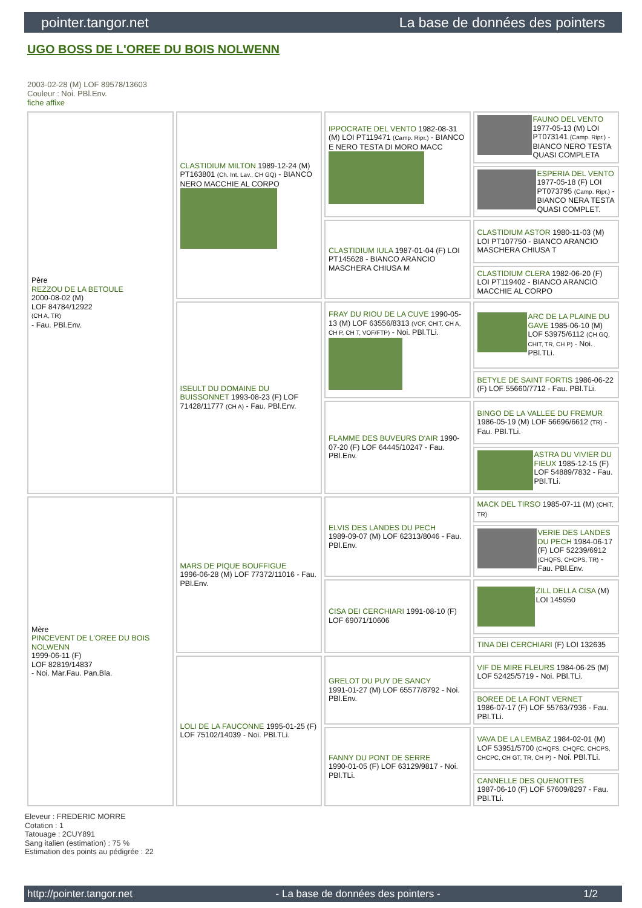pointer.tangor.net La base de données des pointers
UGO BOSS DE L'OREE DU BOIS NOLWENN
2003-02-28 (M) LOF 89578/13603
Couleur : Noi. PBl.Env.
fiche affixe
| Père REZZOU DE LA BETOULE 2000-08-02 (M) LOF 84784/12922 (CH A, TR) - Fau. PBl.Env. | CLASTIDIUM MILTON 1989-12-24 (M) PT163801 (Ch. Int. Lav., CH GQ) - BIANCO NERO MACCHIE AL CORPO | IPPOCRATE DEL VENTO 1982-08-31 (M) LOI PT119471 (Camp. Ripr.) - BIANCO E NERO TESTA DI MORO MACC | FAUNO DEL VENTO 1977-05-13 (M) LOI PT073141 (Camp. Ripr.) - BIANCO NERO TESTA QUASI COMPLETA |
| | | | ESPERIA DEL VENTO 1977-05-18 (F) LOI PT073795 (Camp. Ripr.) - BIANCO NERA TESTA QUASI COMPLET. |
| | | CLASTIDIUM IULA 1987-01-04 (F) LOI PT145628 - BIANCO ARANCIO MASCHERA CHIUSA M | CLASTIDIUM ASTOR 1980-11-03 (M) LOI PT107750 - BIANCO ARANCIO MASCHERA CHIUSA T |
| | | | CLASTIDIUM CLERA 1982-06-20 (F) LOI PT119402 - BIANCO ARANCIO MACCHIE AL CORPO |
| | ISEULT DU DOMAINE DU BUISSONNET 1993-08-23 (F) LOF 71428/11777 (CH A) - Fau. PBl.Env. | FRAY DU RIOU DE LA CUVE 1990-05-13 (M) LOF 63556/8313 (VCF, CHIT, CH A, CH P, CH T, VOF/FTP) - Noi. PBl.TLi. | ARC DE LA PLAINE DU GAVE 1985-06-10 (M) LOF 53975/6112 (CH GQ, CHIT, TR, CH P) - Noi. PBl.TLi. |
| | | | BETYLE DE SAINT FORTIS 1986-06-22 (F) LOF 55660/7712 - Fau. PBl.TLi. |
| | | FLAMME DES BUVEURS D'AIR 1990-07-20 (F) LOF 64445/10247 - Fau. PBl.Env. | BINGO DE LA VALLEE DU FREMUR 1986-05-19 (M) LOF 56696/6612 (TR) - Fau. PBl.TLi. |
| | | | ASTRA DU VIVIER DU FIEUX 1985-12-15 (F) LOF 54889/7832 - Fau. PBl.TLi. |
| Mère PINCEVENT DE L'OREE DU BOIS NOLWENN 1999-06-11 (F) LOF 82819/14837 - Noi. Mar.Fau. Pan.Bla. | MARS DE PIQUE BOUFFIGUE 1996-06-28 (M) LOF 77372/11016 - Fau. PBl.Env. | ELVIS DES LANDES DU PECH 1989-09-07 (M) LOF 62313/8046 - Fau. PBl.Env. | MACK DEL TIRSO 1985-07-11 (M) (CHIT, TR) |
| | | | VERIE DES LANDES DU PECH 1984-06-17 (F) LOF 52239/6912 (CHQFS, CHCPS, TR) - Fau. PBl.Env. |
| | | CISA DEI CERCHIARI 1991-08-10 (F) LOF 69071/10606 | ZILL DELLA CISA (M) LOI 145950 |
| | | | TINA DEI CERCHIARI (F) LOI 132635 |
| | LOLI DE LA FAUCONNE 1995-01-25 (F) LOF 75102/14039 - Noi. PBl.TLi. | GRELOT DU PUY DE SANCY 1991-01-27 (M) LOF 65577/8792 - Noi. PBl.Env. | VIF DE MIRE FLEURS 1984-06-25 (M) LOF 52425/5719 - Noi. PBl.TLi. |
| | | | BOREE DE LA FONT VERNET 1986-07-17 (F) LOF 55763/7936 - Fau. PBl.TLi. |
| | | FANNY DU PONT DE SERRE 1990-01-05 (F) LOF 63129/9817 - Noi. PBl.TLi. | VAVA DE LA LEMBAZ 1984-02-01 (M) LOF 53951/5700 (CHQFS, CHQFC, CHCPS, CHCPC, CH GT, TR, CH P) - Noi. PBl.TLi. |
| | | | CANNELLE DES QUENOTTES 1987-06-10 (F) LOF 57609/8297 - Fau. PBl.TLi. |
Eleveur : FREDERIC MORRE
Cotation : 1
Tatouage : 2CUY891
Sang italien (estimation) : 75 %
Estimation des points au pédigrée : 22
http://pointer.tangor.net - La base de données des pointers - 1/2